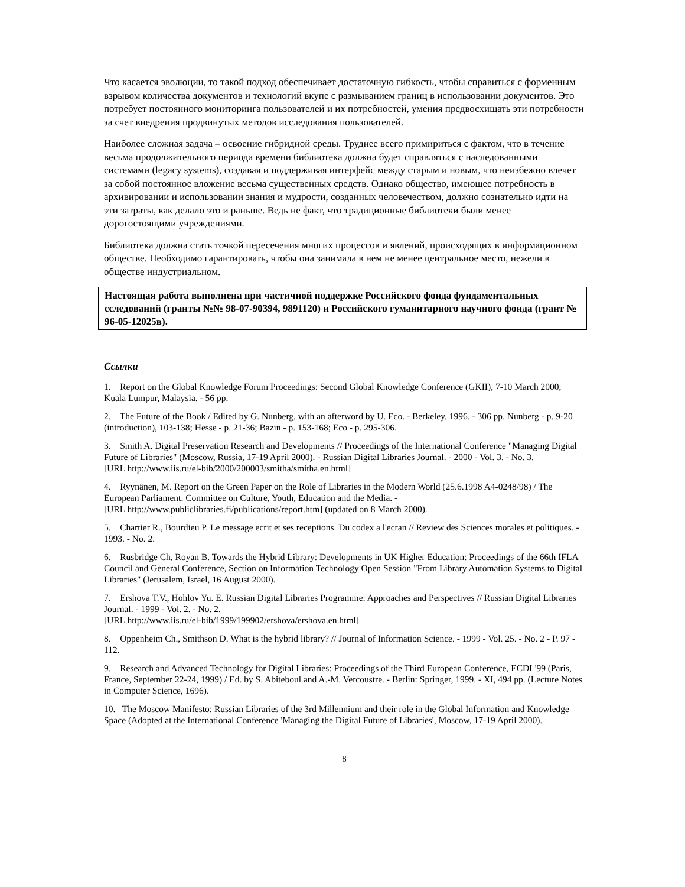Что касается эволюции, то такой подход обеспечивает достаточную гибкость, чтобы справиться с форменным взрывом количества документов и технологий вкупе с размыванием границ в использовании документов. Это потребует постоянного мониторинга пользователей и их потребностей, умения предвосхищать эти потребности за счет внедрения продвинутых методов исследования пользователей.
Наиболее сложная задача – освоение гибридной среды. Труднее всего примириться с фактом, что в течение весьма продолжительного периода времени библиотека должна будет справляться с наследованными системами (legacy systems), создавая и поддерживая интерфейс между старым и новым, что неизбежно влечет за собой постоянное вложение весьма существенных средств. Однако общество, имеющее потребность в архивировании и использовании знания и мудрости, созданных человечеством, должно сознательно идти на эти затраты, как делало это и раньше. Ведь не факт, что традиционные библиотеки были менее дорогостоящими учреждениями.
Библиотека должна стать точкой пересечения многих процессов и явлений, происходящих в информационном обществе. Необходимо гарантировать, чтобы она занимала в нем не менее центральное место, нежели в обществе индустриальном.
Настоящая работа выполнена при частичной поддержке Российского фонда фундаментальных сследований (гранты №№ 98-07-90394, 9891120) и Российского гуманитарного научного фонда (грант № 96-05-12025в).
Ссылки
1. Report on the Global Knowledge Forum Proceedings: Second Global Knowledge Conference (GKII), 7-10 March 2000, Kuala Lumpur, Malaysia. - 56 pp.
2. The Future of the Book / Edited by G. Nunberg, with an afterword by U. Eco. - Berkeley, 1996. - 306 pp. Nunberg - p. 9-20 (introduction), 103-138; Hesse - p. 21-36; Bazin - p. 153-168; Eco - p. 295-306.
3. Smith A. Digital Preservation Research and Developments // Proceedings of the International Conference "Managing Digital Future of Libraries" (Moscow, Russia, 17-19 April 2000). - Russian Digital Libraries Journal. - 2000 - Vol. 3. - No. 3.
[URL http://www.iis.ru/el-bib/2000/200003/smitha/smitha.en.html]
4. Ryynänen, M. Report on the Green Paper on the Role of Libraries in the Modern World (25.6.1998 A4-0248/98) / The European Parliament. Committee on Culture, Youth, Education and the Media. -
[URL http://www.publiclibraries.fi/publications/report.htm] (updated on 8 March 2000).
5. Chartier R., Bourdieu P. Le message ecrit et ses receptions. Du codex a l'ecran // Review des Sciences morales et politiques. - 1993. - No. 2.
6. Rusbridge Ch, Royan B. Towards the Hybrid Library: Developments in UK Higher Education: Proceedings of the 66th IFLA Council and General Conference, Section on Information Technology Open Session "From Library Automation Systems to Digital Libraries" (Jerusalem, Israel, 16 August 2000).
7. Ershova T.V., Hohlov Yu. E. Russian Digital Libraries Programme: Approaches and Perspectives // Russian Digital Libraries Journal. - 1999 - Vol. 2. - No. 2.
[URL http://www.iis.ru/el-bib/1999/199902/ershova/ershova.en.html]
8. Oppenheim Ch., Smithson D. What is the hybrid library? // Journal of Information Science. - 1999 - Vol. 25. - No. 2 - P. 97 - 112.
9. Research and Advanced Technology for Digital Libraries: Proceedings of the Third European Conference, ECDL'99 (Paris, France, September 22-24, 1999) / Ed. by S. Abiteboul and A.-M. Vercoustre. - Berlin: Springer, 1999. - XI, 494 pp. (Lecture Notes in Computer Science, 1696).
10. The Moscow Manifesto: Russian Libraries of the 3rd Millennium and their role in the Global Information and Knowledge Space (Adopted at the International Conference 'Managing the Digital Future of Libraries', Moscow, 17-19 April 2000).
8